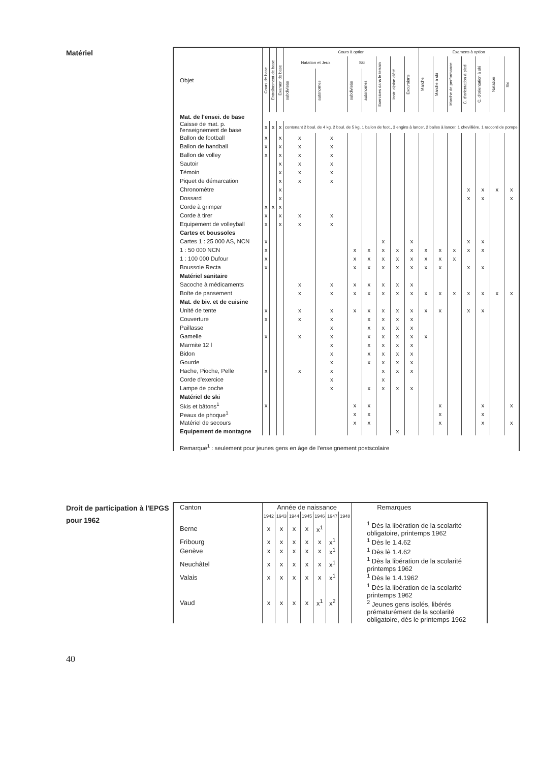Matériel
| Objet | Cours de base | Entraînement de base | Examen de base | Cours à option | | | | | | | Examens à option | | | | | | |
| --- | --- | --- | --- | --- | --- | --- | --- | --- | --- | --- | --- | --- | --- | --- | --- | --- | --- |
| | | | | Natation et Jeux | | Ski | | Exercices dans le terrain | Instr. alpine d'été | Excursions | Marche | Marche à ski | Marche de performance | C. d'orientation à pied | C. d'orientation à ski | Natation | Ski |
| | | | | subdivisés | autonomes | subdivisés | autonomes | | | | | | | | | | |
| Mat. de l'ensei. de base | | | | | | | | | | | | | | | | | |
| Caisse de mat. p. l'enseignement de base | x | x | x | contenant 2 boul. de 4 kg, 2 boul. de 5 kg, 1 ballon de foot., 3 engins à lancer, 2 balles à lancer, 1 chevillière, 1 raccord de pompe | | | | | | | | | | | | | |
| Ballon de football | x | | x | x | x | | | | | | | | | | | | |
| Ballon de handball | x | | x | x | x | | | | | | | | | | | | |
| Ballon de volley | x | | x | x | x | | | | | | | | | | | | |
| Sautoir | | | x | x | x | | | | | | | | | | | | |
| Témoin | | | x | x | x | | | | | | | | | | | | |
| Piquet de démarcation | | | x | x | x | | | | | | | | | | | | |
| Chronomètre | | | x | | | | | | | | | | | x | x | x | x |
| Dossard | | | x | | | | | | | | | | | x | x | | x |
| Corde à grimper | x | x | x | | | | | | | | | | | | | | |
| Corde à tirer | x | | x | x | x | | | | | | | | | | | | |
| Equipement de volleyball | x | | x | x | x | | | | | | | | | | | | |
| Cartes et boussoles | | | | | | | | | | | | | | | | | |
| Cartes 1 : 25 000 AS, NCN | x | | | | | | | x | | x | | | | x | x | | |
| 1 : 50 000 NCN | x | | | | | x | x | x | x | x | x | x | x | x | x | | |
| 1 : 100 000 Dufour | x | | | | | x | x | x | x | x | x | x | x | | | | |
| Boussole Recta | x | | | | | x | x | x | x | x | x | x | | x | x | | |
| Matériel sanitaire | | | | | | | | | | | | | | | | | |
| Sacoche à médicaments | | | | x | x | x | x | x | x | x | | | | | | | |
| Boîte de pansement | | | | x | x | x | x | x | x | x | x | x | x | x | x | x | x |
| Mat. de biv. et de cuisine | | | | | | | | | | | | | | | | | |
| Unité de tente | x | | | x | x | x | x | x | x | x | x | x | | x | x | | |
| Couverture | x | | | x | x | | x | x | x | x | | | | | | | |
| Paillasse | | | | | x | | x | x | x | x | | | | | | | |
| Gamelle | x | | | x | x | | x | x | x | x | x | | | | | | |
| Marmite 12 l | | | | | x | | x | x | x | x | | | | | | | |
| Bidon | | | | | x | | x | x | x | x | | | | | | | |
| Gourde | | | | | x | | x | x | x | x | | | | | | | |
| Hache, Pioche, Pelle | x | | | x | x | | | x | x | x | | | | | | | |
| Corde d'exercice | | | | | x | | | x | | | | | | | | | |
| Lampe de poche | | | | | x | | x | x | x | x | | | | | | | |
| Matériel de ski | | | | | | | | | | | | | | | | | |
| Skis et bâtons<sup>1</sup> | x | | | | | x | x | | | | | x | | | x | | x |
| Peaux de phoque<sup>1</sup> | | | | | | x | x | | | | | x | | | x | | |
| Matériel de secours | | | | | | x | x | | | | | x | | | x | | x |
| Equipement de montagne | | | | | | | | | x | | | | | | | | |
| Remarque<sup>1</sup> : seulement pour jeunes gens en âge de l'enseignement postscolaire | | | | | | | | | | | | | | | | | |
Droit de participation à l'EPGS pour 1962
| Canton | Année de naissance | | | | | | | Remarques |
| --- | --- | --- | --- | --- | --- | --- | --- | --- |
| | 1942 | 1943 | 1944 | 1945 | 1946 | 1947 | 1948 | |
| Berne | x | x | x | x | x<sup>1</sup> | | | <sup>1</sup> Dès la libération de la scolarité obligatoire, printemps 1962 |
| Fribourg | x | x | x | x | x | x<sup>1</sup> | | <sup>1</sup> Dès le 1.4.62 |
| Genève | x | x | x | x | x | x<sup>1</sup> | | <sup>1</sup> Dès lè 1.4.62 |
| Neuchâtel | x | x | x | x | x | x<sup>1</sup> | | <sup>1</sup> Dès la libération de la scolarité printemps 1962 |
| Valais | x | x | x | x | x | x<sup>1</sup> | | <sup>1</sup> Dès le 1.4.1962 |
| Vaud | x | x | x | x | x<sup>1</sup> | x<sup>2</sup> | | <sup>1</sup> Dès la libération de la scolarité printemps 1962 <sup>2</sup> Jeunes gens isolés, libérés prématurément de la scolarité obligatoire, dès le printemps 1962 |
40